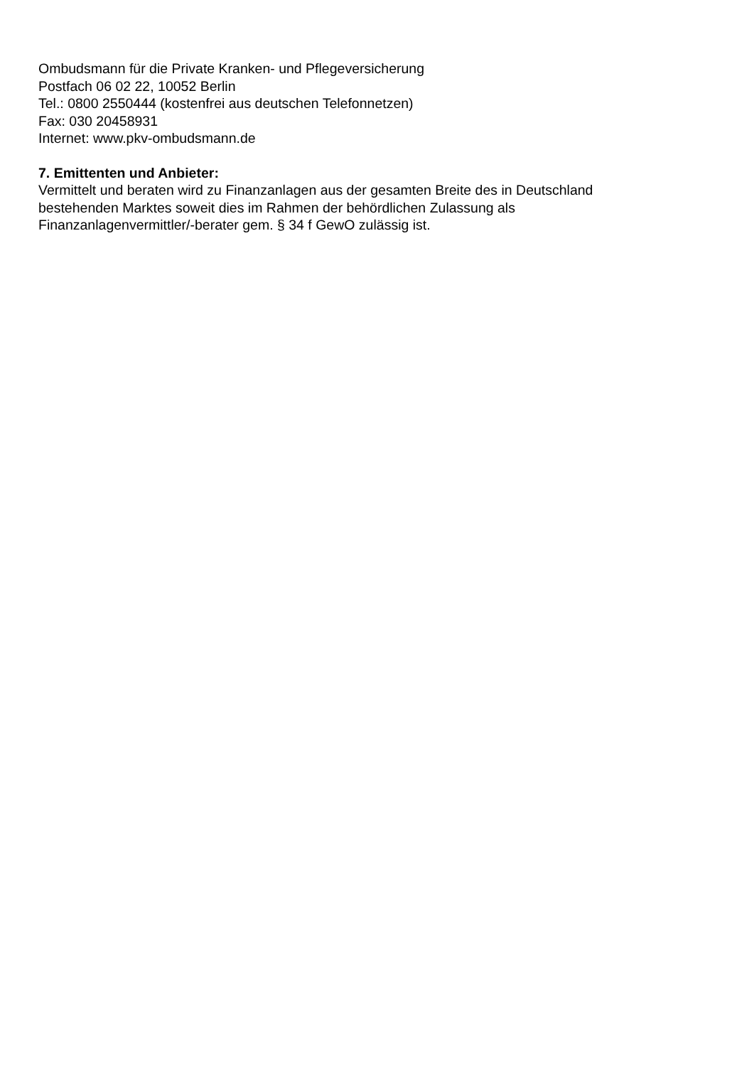Ombudsmann für die Private Kranken- und Pflegeversicherung
Postfach 06 02 22, 10052 Berlin
Tel.: 0800 2550444 (kostenfrei aus deutschen Telefonnetzen)
Fax: 030 20458931
Internet: www.pkv-ombudsmann.de
7. Emittenten und Anbieter:
Vermittelt und beraten wird zu Finanzanlagen aus der gesamten Breite des in Deutschland
bestehenden Marktes soweit dies im Rahmen der behördlichen Zulassung als
Finanzanlagenvermittler/-berater gem. § 34 f GewO zulässig ist.